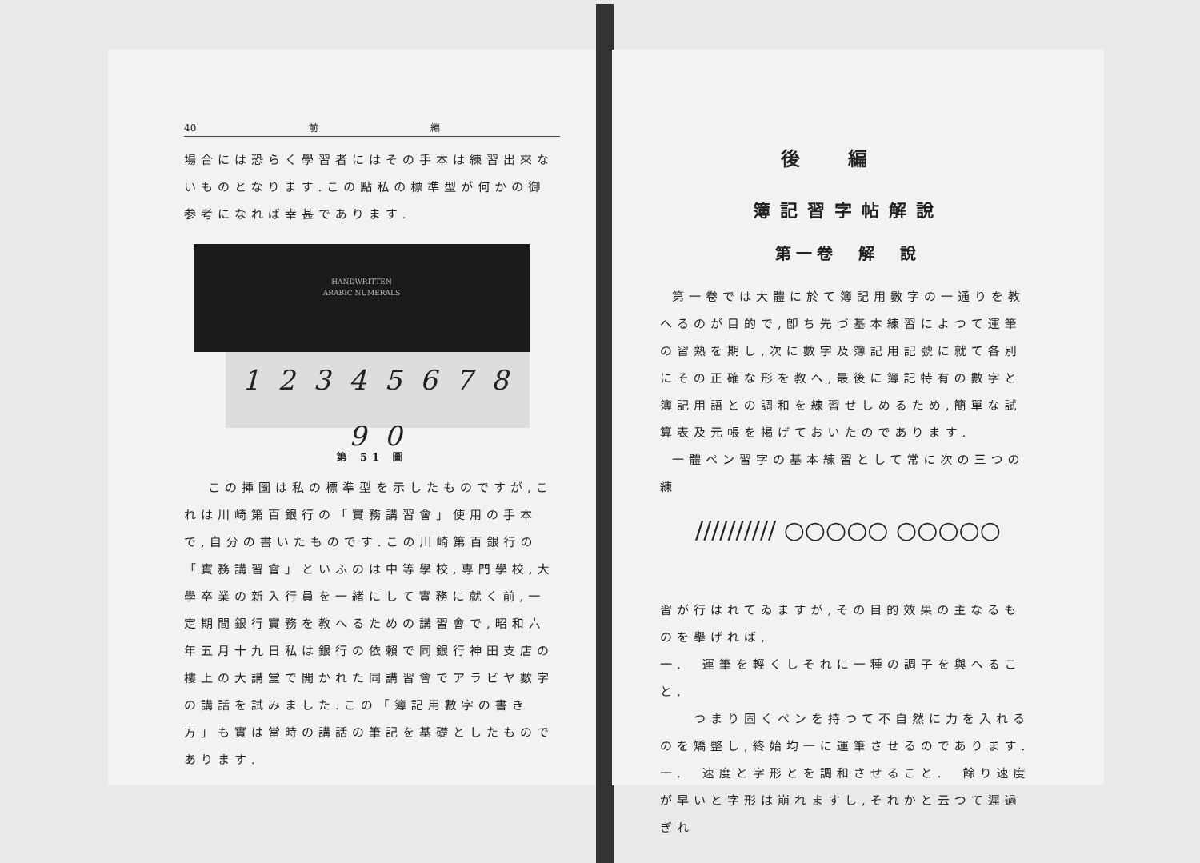40 前 編
場合には恐らく學習者にはその手本は練習出來ないものとなります.この點私の標準型が何かの御参考になれば幸甚であります.
HANDWRITTEN
ARABIC NUMERALS
1 2 3 4 5 6 7 8 9 0
第 51 圖
この挿圖は私の標準型を示したものですが,これは川崎第百銀行の「實務講習會」使用の手本で,自分の書いたものです.この川崎第百銀行の「實務講習會」といふのは中等學校,専門學校,大學卒業の新入行員を一緒にして實務に就く前,一定期間銀行實務を教へるための講習會で,昭和六年五月十九日私は銀行の依賴で同銀行神田支店の樓上の大講堂で開かれた同講習會でアラビヤ數字の講話を試みました.この「簿記用數字の書き方」も實は當時の講話の筆記を基礎としたものであります.
後編
簿記習字帖解說
第一卷　解　說
第一卷では大體に於て簿記用數字の一通りを教へるのが目的で,卽ち先づ基本練習によつて運筆の習熟を期し,次に數字及簿記用記號に就て各別にその正確な形を教へ,最後に簿記特有の數字と簿記用語との調和を練習せしめるため,簡單な試算表及元帳を掲げておいたのであります.
一體ペン習字の基本練習として常に次の三つの練
////////// ○○○○○ ○○○○○
習が行はれてゐますが,その目的效果の主なるものを擧げれば,
一.　運筆を輕くしそれに一種の調子を與へること.
　　つまり固くペンを持つて不自然に力を入れるのを矯整し,終始均一に運筆させるのであります.
一.　速度と字形とを調和させること.　餘り速度が早いと字形は崩れますし,それかと云つて遲過ぎれ